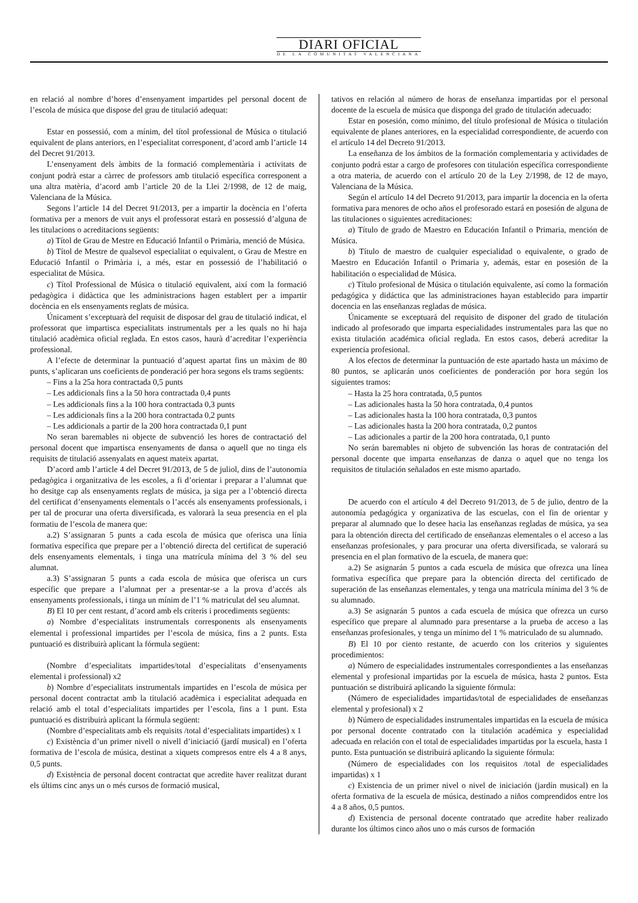DIARI OFICIAL
DE LA COMUNITAT VALENCIANA
en relació al nombre d’hores d’ensenyament impartides pel personal docent de l’escola de música que dispose del grau de titulació adequat:
Estar en possessió, com a mínim, del títol professional de Música o titulació equivalent de plans anteriors, en l’especialitat corresponent, d’acord amb l’article 14 del Decret 91/2013.
L’ensenyament dels àmbits de la formació complementària i activitats de conjunt podrà estar a càrrec de professors amb titulació específica corresponent a una altra matèria, d’acord amb l’article 20 de la Llei 2/1998, de 12 de maig, Valenciana de la Música.
Segons l’article 14 del Decret 91/2013, per a impartir la docència en l’oferta formativa per a menors de vuit anys el professorat estarà en possessió d’alguna de les titulacions o acreditacions següents:
a) Títol de Grau de Mestre en Educació Infantil o Primària, menció de Música.
b) Títol de Mestre de qualsevol especialitat o equivalent, o Grau de Mestre en Educació Infantil o Primària i, a més, estar en possessió de l’habilitació o especialitat de Música.
c) Títol Professional de Música o titulació equivalent, així com la formació pedagògica i didàctica que les administracions hagen establert per a impartir docència en els ensenyaments reglats de música.
Únicament s’exceptuarà del requisit de disposar del grau de titulació indicat, el professorat que impartisca especialitats instrumentals per a les quals no hi haja titulació acadèmica oficial reglada. En estos casos, haurà d’acreditar l’experiència professional.
A l’efecte de determinar la puntuació d’aquest apartat fins un màxim de 80 punts, s’aplicaran uns coeficients de ponderació per hora segons els trams següents:
– Fins a la 25a hora contractada 0,5 punts
– Les addicionals fins a la 50 hora contractada 0,4 punts
– Les addicionals fins a la 100 hora contractada 0,3 punts
– Les addicionals fins a la 200 hora contractada 0,2 punts
– Les addicionals a partir de la 200 hora contractada 0,1 punt
No seran baremables ni objecte de subvenció les hores de contractació del personal docent que impartisca ensenyaments de dansa o aquell que no tinga els requisits de titulació assenyalats en aquest mateix apartat.
D’acord amb l’article 4 del Decret 91/2013, de 5 de juliol, dins de l’autonomia pedagògica i organitzativa de les escoles, a fi d’orientar i preparar a l’alumnat que ho desitge cap als ensenyaments reglats de música, ja siga per a l’obtenció directa del certificat d’ensenyaments elementals o l’accés als ensenyaments professionals, i per tal de procurar una oferta diversificada, es valorarà la seua presencia en el pla formatiu de l’escola de manera que:
a.2) S’assignaran 5 punts a cada escola de música que oferisca una línia formativa específica que prepare per a l’obtenció directa del certificat de superació dels ensenyaments elementals, i tinga una matrícula mínima del 3 % del seu alumnat.
a.3) S’assignaran 5 punts a cada escola de música que oferisca un curs específic que prepare a l’alumnat per a presentar-se a la prova d’accés als ensenyaments professionals, i tinga un mínim de l’1 % matriculat del seu alumnat.
B) El 10 per cent restant, d’acord amb els criteris i procediments següents:
a) Nombre d’especialitats instrumentals corresponents als ensenyaments elemental i professional impartides per l’escola de música, fins a 2 punts. Esta puntuació es distribuirà aplicant la fórmula següent:
(Nombre d’especialitats impartides/total d’especialitats d’ensenyaments elemental i professional) x2
b) Nombre d’especialitats instrumentals impartides en l’escola de música per personal docent contractat amb la titulació acadèmica i especialitat adequada en relació amb el total d’especialitats impartides per l’escola, fins a 1 punt. Esta puntuació es distribuirà aplicant la fórmula següent:
(Nombre d’especialitats amb els requisits /total d’especialitats impartides) x 1
c) Existència d’un primer nivell o nivell d’iniciació (jardí musical) en l’oferta formativa de l’escola de música, destinat a xiquets compresos entre els 4 a 8 anys, 0,5 punts.
d) Existència de personal docent contractat que acredite haver realitzat durant els últims cinc anys un o més cursos de formació musical,
tativos en relación al número de horas de enseñanza impartidas por el personal docente de la escuela de música que disponga del grado de titulación adecuado:
Estar en posesión, como mínimo, del título profesional de Música o titulación equivalente de planes anteriores, en la especialidad correspondiente, de acuerdo con el artículo 14 del Decreto 91/2013.
La enseñanza de los ámbitos de la formación complementaria y actividades de conjunto podrá estar a cargo de profesores con titulación específica correspondiente a otra materia, de acuerdo con el artículo 20 de la Ley 2/1998, de 12 de mayo, Valenciana de la Música.
Según el artículo 14 del Decreto 91/2013, para impartir la docencia en la oferta formativa para menores de ocho años el profesorado estará en posesión de alguna de las titulaciones o siguientes acreditaciones:
a) Título de grado de Maestro en Educación Infantil o Primaria, mención de Música.
b) Título de maestro de cualquier especialidad o equivalente, o grado de Maestro en Educación Infantil o Primaria y, además, estar en posesión de la habilitación o especialidad de Música.
c) Título profesional de Música o titulación equivalente, así como la formación pedagógica y didáctica que las administraciones hayan establecido para impartir docencia en las enseñanzas regladas de música.
Únicamente se exceptuará del requisito de disponer del grado de titulación indicado al profesorado que imparta especialidades instrumentales para las que no exista titulación académica oficial reglada. En estos casos, deberá acreditar la experiencia profesional.
A los efectos de determinar la puntuación de este apartado hasta un máximo de 80 puntos, se aplicarán unos coeficientes de ponderación por hora según los siguientes tramos:
– Hasta la 25 hora contratada, 0,5 puntos
– Las adicionales hasta la 50 hora contratada, 0,4 puntos
– Las adicionales hasta la 100 hora contratada, 0,3 puntos
– Las adicionales hasta la 200 hora contratada, 0,2 puntos
– Las adicionales a partir de la 200 hora contratada, 0,1 punto
No serán baremables ni objeto de subvención las horas de contratación del personal docente que imparta enseñanzas de danza o aquel que no tenga los requisitos de titulación señalados en este mismo apartado.
De acuerdo con el artículo 4 del Decreto 91/2013, de 5 de julio, dentro de la autonomía pedagógica y organizativa de las escuelas, con el fin de orientar y preparar al alumnado que lo desee hacia las enseñanzas regladas de música, ya sea para la obtención directa del certificado de enseñanzas elementales o el acceso a las enseñanzas profesionales, y para procurar una oferta diversificada, se valorará su presencia en el plan formativo de la escuela, de manera que:
a.2) Se asignarán 5 puntos a cada escuela de música que ofrezca una línea formativa específica que prepare para la obtención directa del certificado de superación de las enseñanzas elementales, y tenga una matrícula mínima del 3 % de su alumnado.
a.3) Se asignarán 5 puntos a cada escuela de música que ofrezca un curso específico que prepare al alumnado para presentarse a la prueba de acceso a las enseñanzas profesionales, y tenga un mínimo del 1 % matriculado de su alumnado.
B) El 10 por ciento restante, de acuerdo con los criterios y siguientes procedimientos:
a) Número de especialidades instrumentales correspondientes a las enseñanzas elemental y profesional impartidas por la escuela de música, hasta 2 puntos. Esta puntuación se distribuirá aplicando la siguiente fórmula:
(Número de especialidades impartidas/total de especialidades de enseñanzas elemental y profesional) x 2
b) Número de especialidades instrumentales impartidas en la escuela de música por personal docente contratado con la titulación académica y especialidad adecuada en relación con el total de especialidades impartidas por la escuela, hasta 1 punto. Esta puntuación se distribuirá aplicando la siguiente fórmula:
(Número de especialidades con los requisitos /total de especialidades impartidas) x 1
c) Existencia de un primer nivel o nivel de iniciación (jardín musical) en la oferta formativa de la escuela de música, destinado a niños comprendidos entre los 4 a 8 años, 0,5 puntos.
d) Existencia de personal docente contratado que acredite haber realizado durante los últimos cinco años uno o más cursos de formación